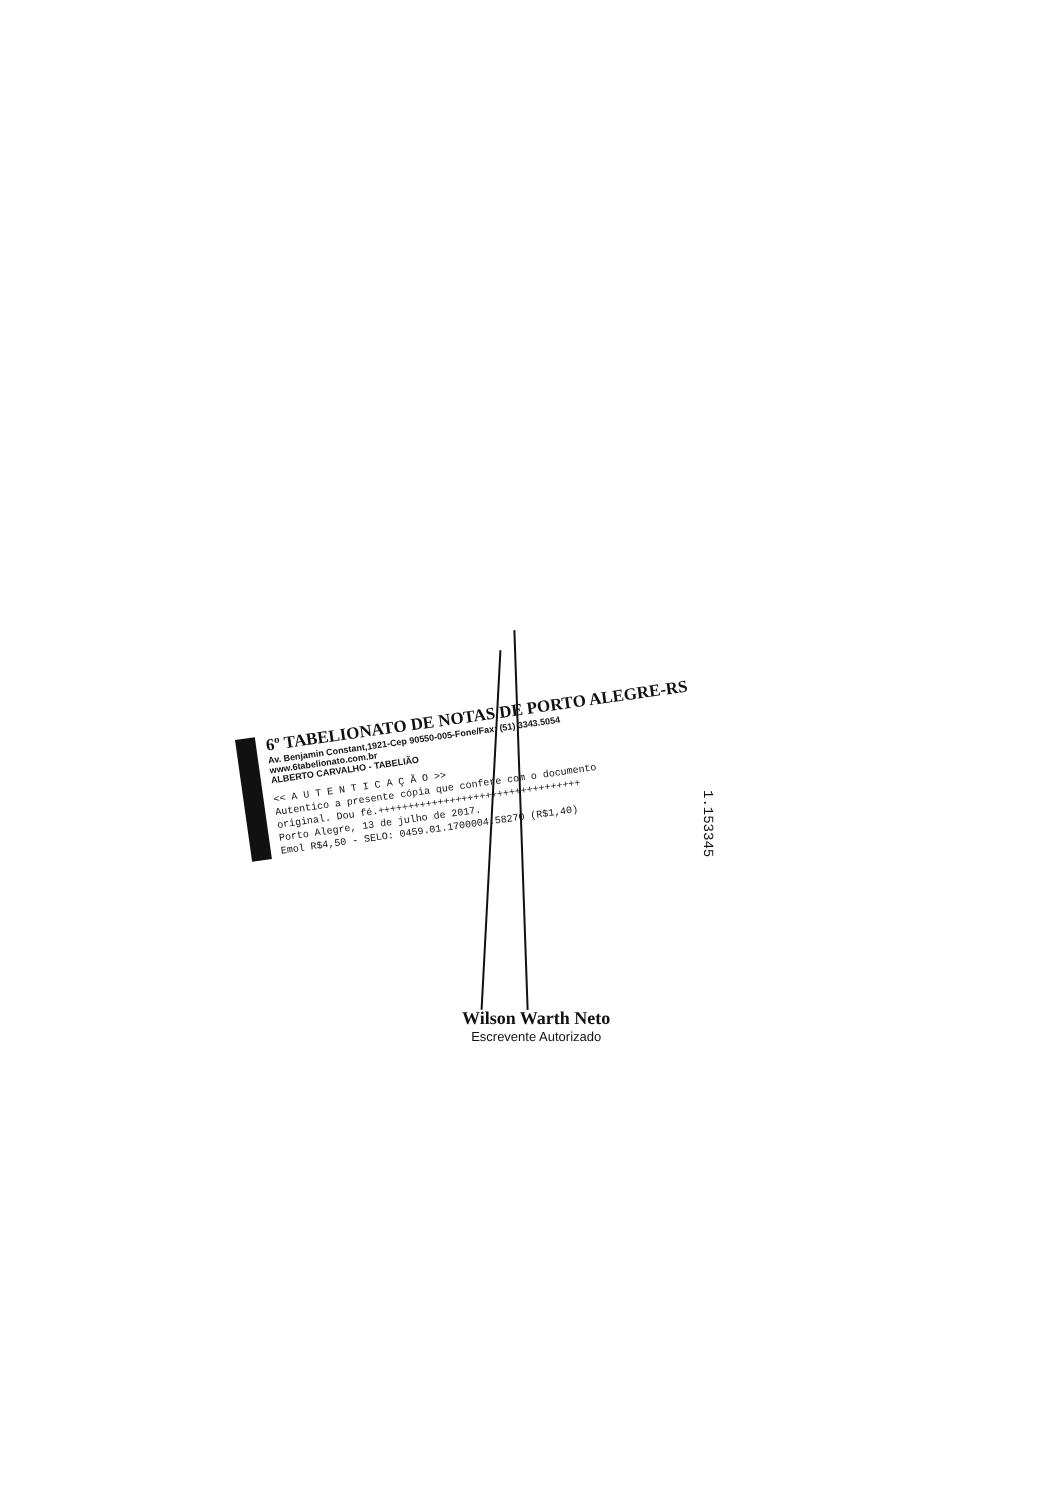6º TABELIONATO DE NOTAS DE PORTO ALEGRE-RS
Av. Benjamin Constant,1921-Cep 90550-005-Fone/Fax: (51) 3343.5054
www.6tabelionato.com.br
ALBERTO CARVALHO - TABELIÃO
<< A U T E N T I C A Ç Ã O >>
Autentico a presente cópia que confere com o documento
original. Dou fé.++++++++++++++++++++++++++++++++++
Porto Alegre, 13 de julho de 2017.
Emol R$4,50 - SELO: 0459.01.1700004.58270 (R$1,40)
1.153345
Wilson Warth Neto
Escrevente Autorizado